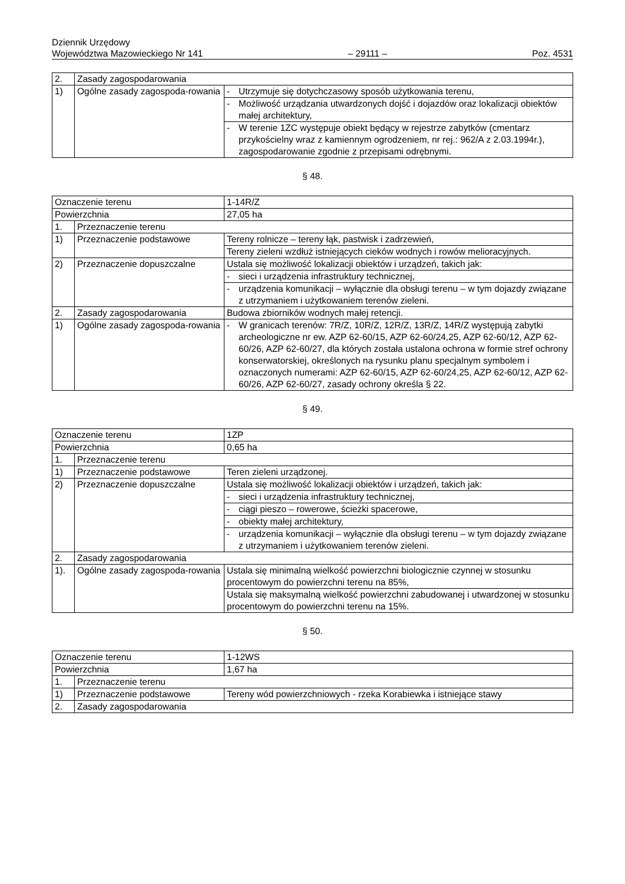Dziennik Urzędowy
Województwa Mazowieckiego Nr 141
– 29111 –
Poz. 4531
| 2. | Zasady zagospodarowania | |
| 1) | Ogólne zasady zagospoda-rowania | - Utrzymuje się dotychczasowy sposób użytkowania terenu, |
| | | - Możliwość urządzania utwardzonych dojść i dojazdów oraz lokalizacji obiektów małej architektury, |
| | | - W terenie 1ZC występuje obiekt będący w rejestrze zabytków (cmentarz przykościelny wraz z kamiennym ogrodzeniem, nr rej.: 962/A z 2.03.1994r.), zagospodarowanie zgodnie z przepisami odrębnymi. |
§ 48.
| Oznaczenie terenu | | 1-14R/Z |
| Powierzchnia | | 27,05 ha |
| 1. | Przeznaczenie terenu | |
| 1) | Przeznaczenie podstawowe | Tereny rolnicze – tereny łąk, pastwisk i zadrzewień, |
| | | Tereny zieleni wzdłuż istniejących cieków wodnych i rowów melioracyjnych. |
| 2) | Przeznaczenie dopuszczalne | Ustala się możliwość lokalizacji obiektów i urządzeń, takich jak: |
| | | - sieci i urządzenia infrastruktury technicznej, |
| | | - urządzenia komunikacji – wyłącznie dla obsługi terenu – w tym dojazdy związane z utrzymaniem i użytkowaniem terenów zieleni. |
| 2. | Zasady zagospodarowania | Budowa zbiorników wodnych małej retencji. |
| 1) | Ogólne zasady zagospoda-rowania | - W granicach terenów: 7R/Z, 10R/Z, 12R/Z, 13R/Z, 14R/Z występują zabytki archeologiczne nr ew. AZP 62-60/15, AZP 62-60/24,25, AZP 62-60/12, AZP 62-60/26, AZP 62-60/27, dla których została ustalona ochrona w formie stref ochrony konserwatorskiej, określonych na rysunku planu specjalnym symbolem i oznaczonych numerami: AZP 62-60/15, AZP 62-60/24,25, AZP 62-60/12, AZP 62-60/26, AZP 62-60/27, zasady ochrony określa § 22. |
§ 49.
| Oznaczenie terenu | | 1ZP |
| Powierzchnia | | 0,65 ha |
| 1. | Przeznaczenie terenu | |
| 1) | Przeznaczenie podstawowe | Teren zieleni urządzonej. |
| 2) | Przeznaczenie dopuszczalne | Ustala się możliwość lokalizacji obiektów i urządzeń, takich jak: |
| | | - sieci i urządzenia infrastruktury technicznej, |
| | | - ciągi pieszo – rowerowe, ścieżki spacerowe, |
| | | - obiekty małej architektury, |
| | | - urządzenia komunikacji – wyłącznie dla obsługi terenu – w tym dojazdy związane z utrzymaniem i użytkowaniem terenów zieleni. |
| 2. | Zasady zagospodarowania | |
| 1). | Ogólne zasady zagospoda-rowania | Ustala się minimalną wielkość powierzchni biologicznie czynnej w stosunku procentowym do powierzchni terenu na 85%, |
| | | Ustala się maksymalną wielkość powierzchni zabudowanej i utwardzonej w stosunku procentowym do powierzchni terenu na 15%. |
§ 50.
| Oznaczenie terenu | | 1-12WS |
| Powierzchnia | | 1,67 ha |
| 1. | Przeznaczenie terenu | |
| 1) | Przeznaczenie podstawowe | Tereny wód powierzchniowych - rzeka Korabiewka i istniejące stawy |
| 2. | Zasady zagospodarowania | |